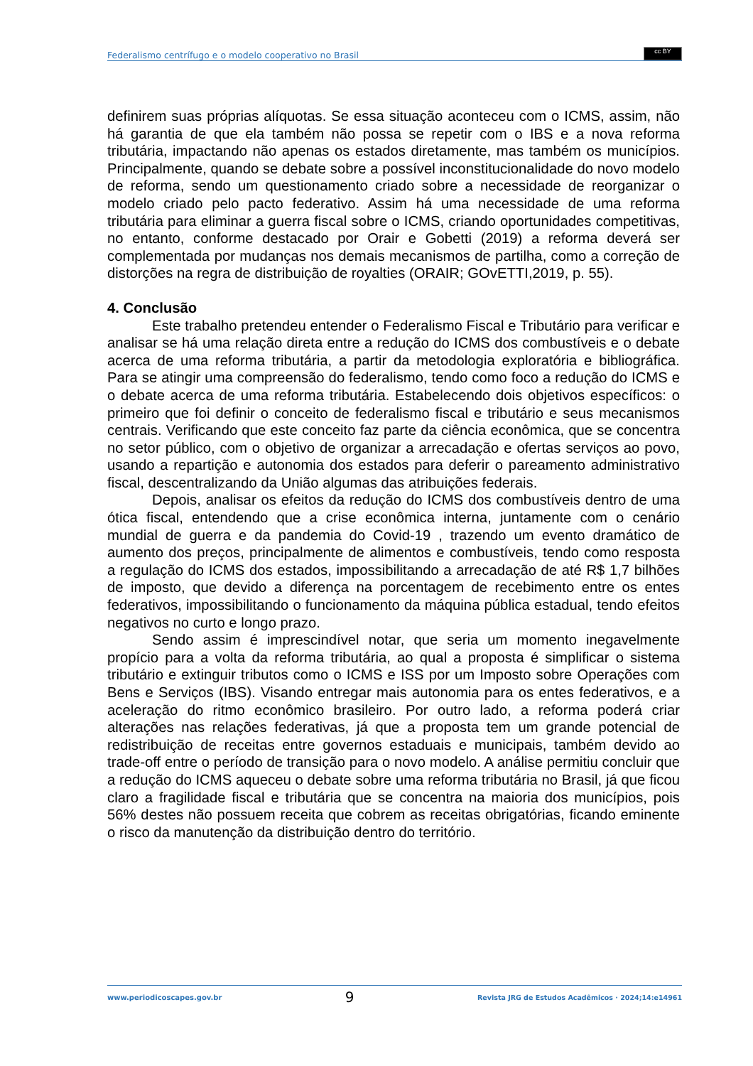Federalismo centrífugo e o modelo cooperativo no Brasil
cc BY
definirem suas próprias alíquotas. Se essa situação aconteceu com o ICMS, assim, não há garantia de que ela também não possa se repetir com o IBS e a nova reforma tributária, impactando não apenas os estados diretamente, mas também os municípios. Principalmente, quando se debate sobre a possível inconstitucionalidade do novo modelo de reforma, sendo um questionamento criado sobre a necessidade de reorganizar o modelo criado pelo pacto federativo. Assim há uma necessidade de uma reforma tributária para eliminar a guerra fiscal sobre o ICMS, criando oportunidades competitivas, no entanto, conforme destacado por Orair e Gobetti (2019) a reforma deverá ser complementada por mudanças nos demais mecanismos de partilha, como a correção de distorções na regra de distribuição de royalties (ORAIR; GOvETTI,2019, p. 55).
4. Conclusão
Este trabalho pretendeu entender o Federalismo Fiscal e Tributário para verificar e analisar se há uma relação direta entre a redução do ICMS dos combustíveis e o debate acerca de uma reforma tributária, a partir da metodologia exploratória e bibliográfica. Para se atingir uma compreensão do federalismo, tendo como foco a redução do ICMS e o debate acerca de uma reforma tributária. Estabelecendo dois objetivos específicos: o primeiro que foi definir o conceito de federalismo fiscal e tributário e seus mecanismos centrais. Verificando que este conceito faz parte da ciência econômica, que se concentra no setor público, com o objetivo de organizar a arrecadação e ofertas serviços ao povo, usando a repartição e autonomia dos estados para deferir o pareamento administrativo fiscal, descentralizando da União algumas das atribuições federais.
Depois, analisar os efeitos da redução do ICMS dos combustíveis dentro de uma ótica fiscal, entendendo que a crise econômica interna, juntamente com o cenário mundial de guerra e da pandemia do Covid-19 , trazendo um evento dramático de aumento dos preços, principalmente de alimentos e combustíveis, tendo como resposta a regulação do ICMS dos estados, impossibilitando a arrecadação de até R$ 1,7 bilhões de imposto, que devido a diferença na porcentagem de recebimento entre os entes federativos, impossibilitando o funcionamento da máquina pública estadual, tendo efeitos negativos no curto e longo prazo.
Sendo assim é imprescindível notar, que seria um momento inegavelmente propício para a volta da reforma tributária, ao qual a proposta é simplificar o sistema tributário e extinguir tributos como o ICMS e ISS por um Imposto sobre Operações com Bens e Serviços (IBS). Visando entregar mais autonomia para os entes federativos, e a aceleração do ritmo econômico brasileiro. Por outro lado, a reforma poderá criar alterações nas relações federativas, já que a proposta tem um grande potencial de redistribuição de receitas entre governos estaduais e municipais, também devido ao trade-off entre o período de transição para o novo modelo. A análise permitiu concluir que a redução do ICMS aqueceu o debate sobre uma reforma tributária no Brasil, já que ficou claro a fragilidade fiscal e tributária que se concentra na maioria dos municípios, pois 56% destes não possuem receita que cobrem as receitas obrigatórias, ficando eminente o risco da manutenção da distribuição dentro do território.
www.periodicoscapes.gov.br 9 Revista JRG de Estudos Acadêmicos · 2024;14:e14961